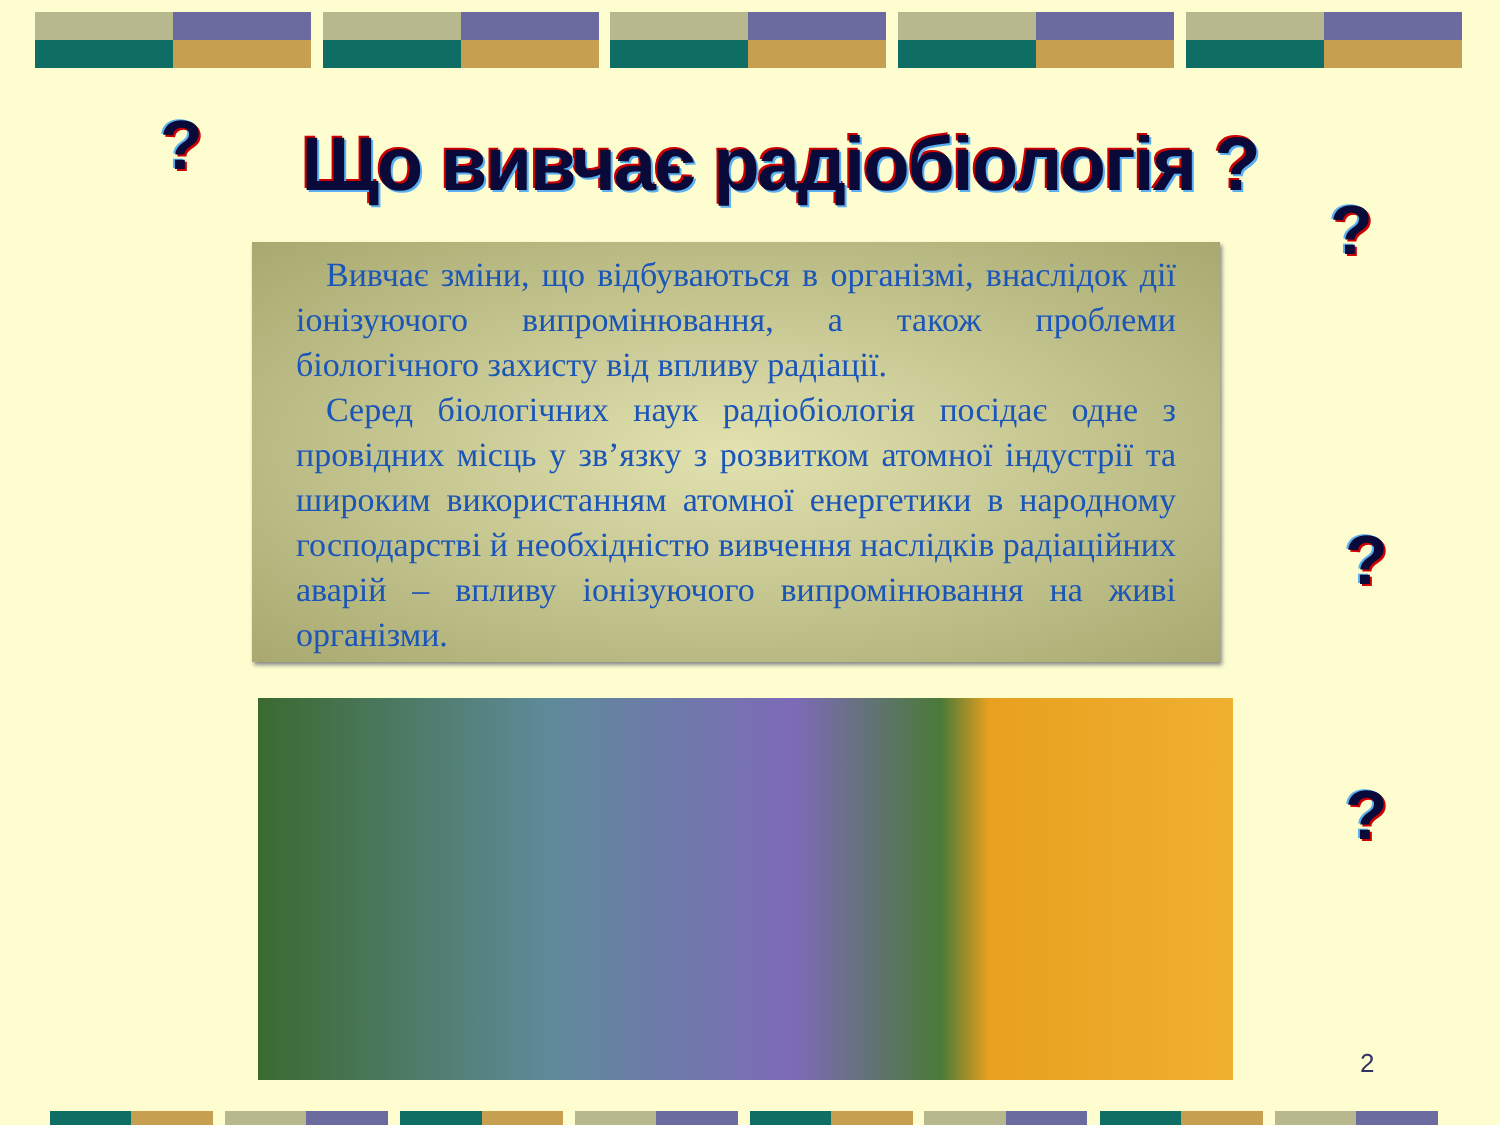?
Що вивчає радіобіологія ?
?
?
?
Вивчає зміни, що відбуваються в організмі, внаслідок дії іонізуючого випромінювання, а також проблеми біологічного захисту від впливу радіації.
Серед біологічних наук радіобіологія посідає одне з провідних місць у зв’язку з розвитком атомної індустрії та широким використанням атомної енергетики в народному господарстві й необхідністю вивчення наслідків радіаційних аварій – впливу іонізуючого випромінювання на живі організми.
2